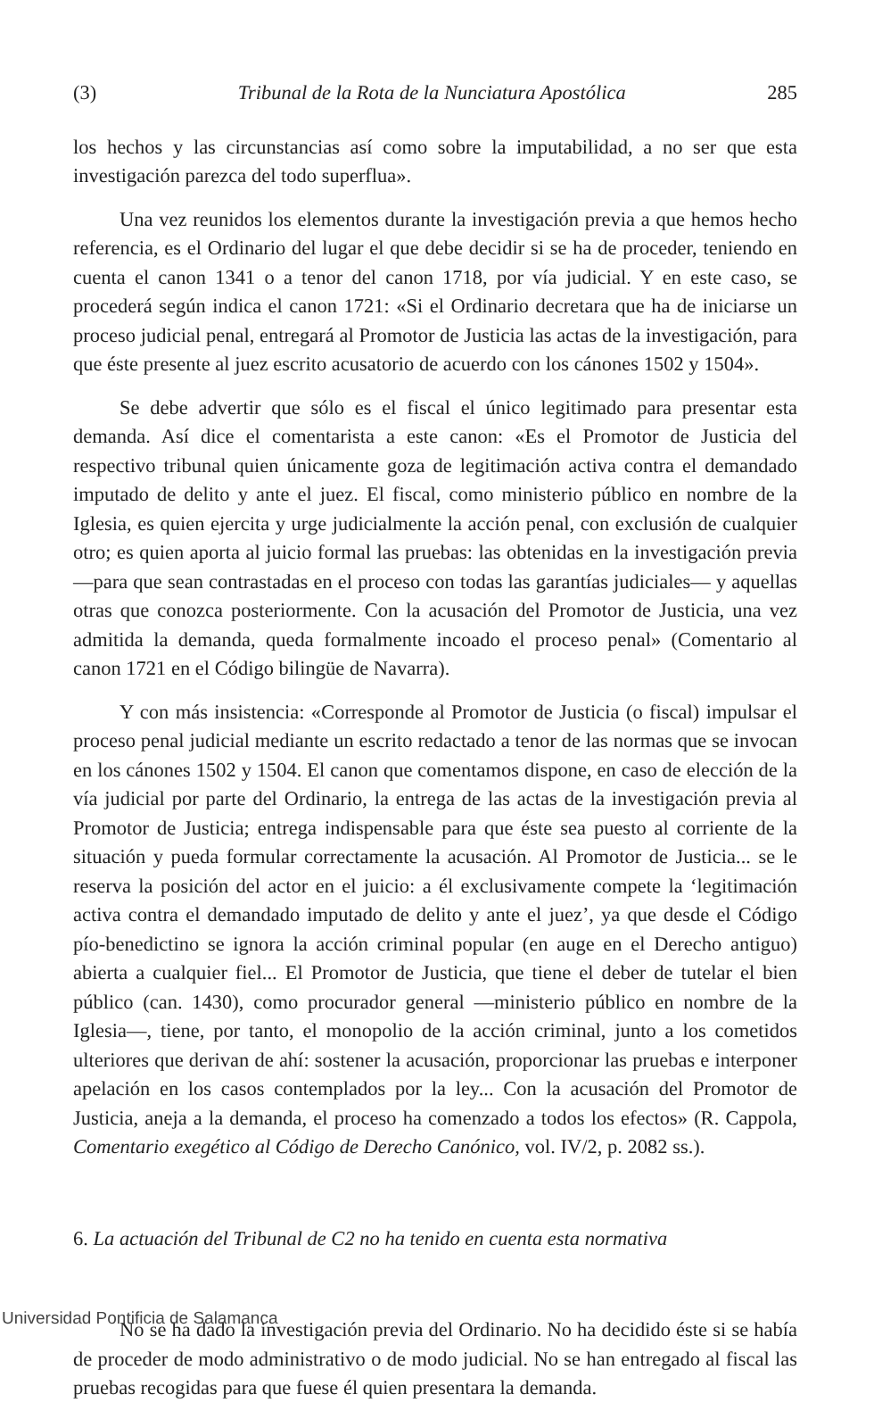(3) Tribunal de la Rota de la Nunciatura Apostólica 285
los hechos y las circunstancias así como sobre la imputabilidad, a no ser que esta investigación parezca del todo superflua».
Una vez reunidos los elementos durante la investigación previa a que hemos hecho referencia, es el Ordinario del lugar el que debe decidir si se ha de proceder, teniendo en cuenta el canon 1341 o a tenor del canon 1718, por vía judicial. Y en este caso, se procederá según indica el canon 1721: «Si el Ordinario decretara que ha de iniciarse un proceso judicial penal, entregará al Promotor de Justicia las actas de la investigación, para que éste presente al juez escrito acusatorio de acuerdo con los cánones 1502 y 1504».
Se debe advertir que sólo es el fiscal el único legitimado para presentar esta demanda. Así dice el comentarista a este canon: «Es el Promotor de Justicia del respectivo tribunal quien únicamente goza de legitimación activa contra el demandado imputado de delito y ante el juez. El fiscal, como ministerio público en nombre de la Iglesia, es quien ejercita y urge judicialmente la acción penal, con exclusión de cualquier otro; es quien aporta al juicio formal las pruebas: las obtenidas en la investigación previa —para que sean contrastadas en el proceso con todas las garantías judiciales— y aquellas otras que conozca posteriormente. Con la acusación del Promotor de Justicia, una vez admitida la demanda, queda formalmente incoado el proceso penal» (Comentario al canon 1721 en el Código bilingüe de Navarra).
Y con más insistencia: «Corresponde al Promotor de Justicia (o fiscal) impulsar el proceso penal judicial mediante un escrito redactado a tenor de las normas que se invocan en los cánones 1502 y 1504. El canon que comentamos dispone, en caso de elección de la vía judicial por parte del Ordinario, la entrega de las actas de la investigación previa al Promotor de Justicia; entrega indispensable para que éste sea puesto al corriente de la situación y pueda formular correctamente la acusación. Al Promotor de Justicia... se le reserva la posición del actor en el juicio: a él exclusivamente compete la ‘legitimación activa contra el demandado imputado de delito y ante el juez’, ya que desde el Código pío-benedictino se ignora la acción criminal popular (en auge en el Derecho antiguo) abierta a cualquier fiel... El Promotor de Justicia, que tiene el deber de tutelar el bien público (can. 1430), como procurador general —ministerio público en nombre de la Iglesia—, tiene, por tanto, el monopolio de la acción criminal, junto a los cometidos ulteriores que derivan de ahí: sostener la acusación, proporcionar las pruebas e interponer apelación en los casos contemplados por la ley... Con la acusación del Promotor de Justicia, aneja a la demanda, el proceso ha comenzado a todos los efectos» (R. Cappola, Comentario exegético al Código de Derecho Canónico, vol. IV/2, p. 2082 ss.).
6. La actuación del Tribunal de C2 no ha tenido en cuenta esta normativa
No se ha dado la investigación previa del Ordinario. No ha decidido éste si se había de proceder de modo administrativo o de modo judicial. No se han entregado al fiscal las pruebas recogidas para que fuese él quien presentara la demanda.
Universidad Pontificia de Salamanca